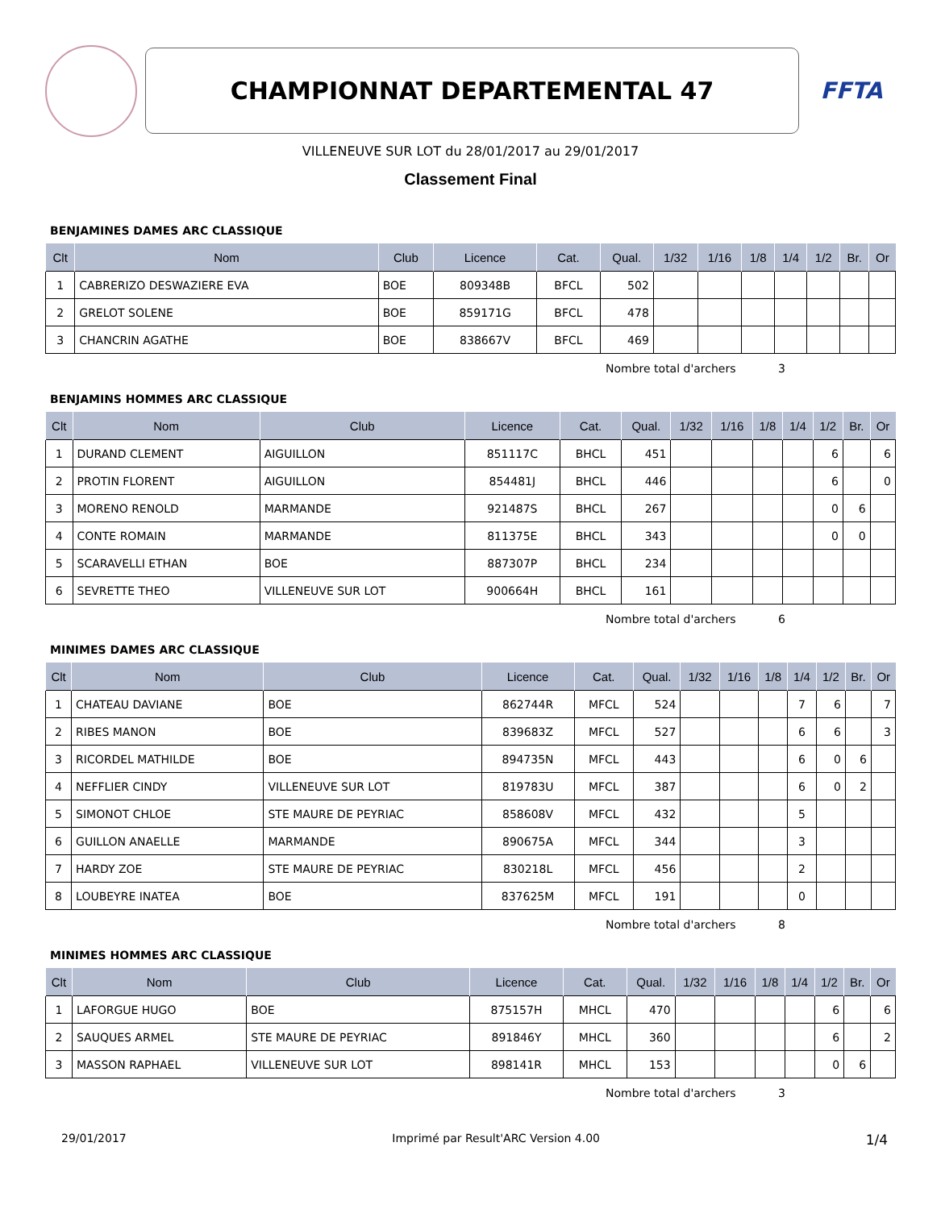CHAMPIONNAT DEPARTEMENTAL 47
FFTA
VILLENEUVE SUR LOT du 28/01/2017 au 29/01/2017
Classement Final
BENJAMINES DAMES ARC CLASSIQUE
| Clt | Nom | Club | Licence | Cat. | Qual. | 1/32 | 1/16 | 1/8 | 1/4 | 1/2 | Br. | Or |
| --- | --- | --- | --- | --- | --- | --- | --- | --- | --- | --- | --- | --- |
| 1 | CABRERIZO DESWAZIERE EVA | BOE | 809348B | BFCL | 502 | | | | | | | |
| 2 | GRELOT SOLENE | BOE | 859171G | BFCL | 478 | | | | | | | |
| 3 | CHANCRIN AGATHE | BOE | 838667V | BFCL | 469 | | | | | | | |
Nombre total d'archers 3
BENJAMINS HOMMES ARC CLASSIQUE
| Clt | Nom | Club | Licence | Cat. | Qual. | 1/32 | 1/16 | 1/8 | 1/4 | 1/2 | Br. | Or |
| --- | --- | --- | --- | --- | --- | --- | --- | --- | --- | --- | --- | --- |
| 1 | DURAND CLEMENT | AIGUILLON | 851117C | BHCL | 451 | | | | | 6 | | 6 |
| 2 | PROTIN FLORENT | AIGUILLON | 854481J | BHCL | 446 | | | | | 6 | | 0 |
| 3 | MORENO RENOLD | MARMANDE | 921487S | BHCL | 267 | | | | | 0 | 6 | |
| 4 | CONTE ROMAIN | MARMANDE | 811375E | BHCL | 343 | | | | | 0 | 0 | |
| 5 | SCARAVELLI ETHAN | BOE | 887307P | BHCL | 234 | | | | | | | |
| 6 | SEVRETTE THEO | VILLENEUVE SUR LOT | 900664H | BHCL | 161 | | | | | | | |
Nombre total d'archers 6
MINIMES DAMES ARC CLASSIQUE
| Clt | Nom | Club | Licence | Cat. | Qual. | 1/32 | 1/16 | 1/8 | 1/4 | 1/2 | Br. | Or |
| --- | --- | --- | --- | --- | --- | --- | --- | --- | --- | --- | --- | --- |
| 1 | CHATEAU DAVIANE | BOE | 862744R | MFCL | 524 | | | | 7 | 6 | | 7 |
| 2 | RIBES MANON | BOE | 839683Z | MFCL | 527 | | | | 6 | 6 | | 3 |
| 3 | RICORDEL MATHILDE | BOE | 894735N | MFCL | 443 | | | | 6 | 0 | 6 | |
| 4 | NEFFLIER CINDY | VILLENEUVE SUR LOT | 819783U | MFCL | 387 | | | | 6 | 0 | 2 | |
| 5 | SIMONOT CHLOE | STE MAURE DE PEYRIAC | 858608V | MFCL | 432 | | | | 5 | | | |
| 6 | GUILLON ANAELLE | MARMANDE | 890675A | MFCL | 344 | | | | 3 | | | |
| 7 | HARDY ZOE | STE MAURE DE PEYRIAC | 830218L | MFCL | 456 | | | | 2 | | | |
| 8 | LOUBEYRE INATEA | BOE | 837625M | MFCL | 191 | | | | 0 | | | |
Nombre total d'archers 8
MINIMES HOMMES ARC CLASSIQUE
| Clt | Nom | Club | Licence | Cat. | Qual. | 1/32 | 1/16 | 1/8 | 1/4 | 1/2 | Br. | Or |
| --- | --- | --- | --- | --- | --- | --- | --- | --- | --- | --- | --- | --- |
| 1 | LAFORGUE HUGO | BOE | 875157H | MHCL | 470 | | | | | 6 | | 6 |
| 2 | SAUQUES ARMEL | STE MAURE DE PEYRIAC | 891846Y | MHCL | 360 | | | | | 6 | | 2 |
| 3 | MASSON RAPHAEL | VILLENEUVE SUR LOT | 898141R | MHCL | 153 | | | | | 0 | 6 | |
Nombre total d'archers 3
29/01/2017 Imprimé par Result'ARC Version 4.00 1/4